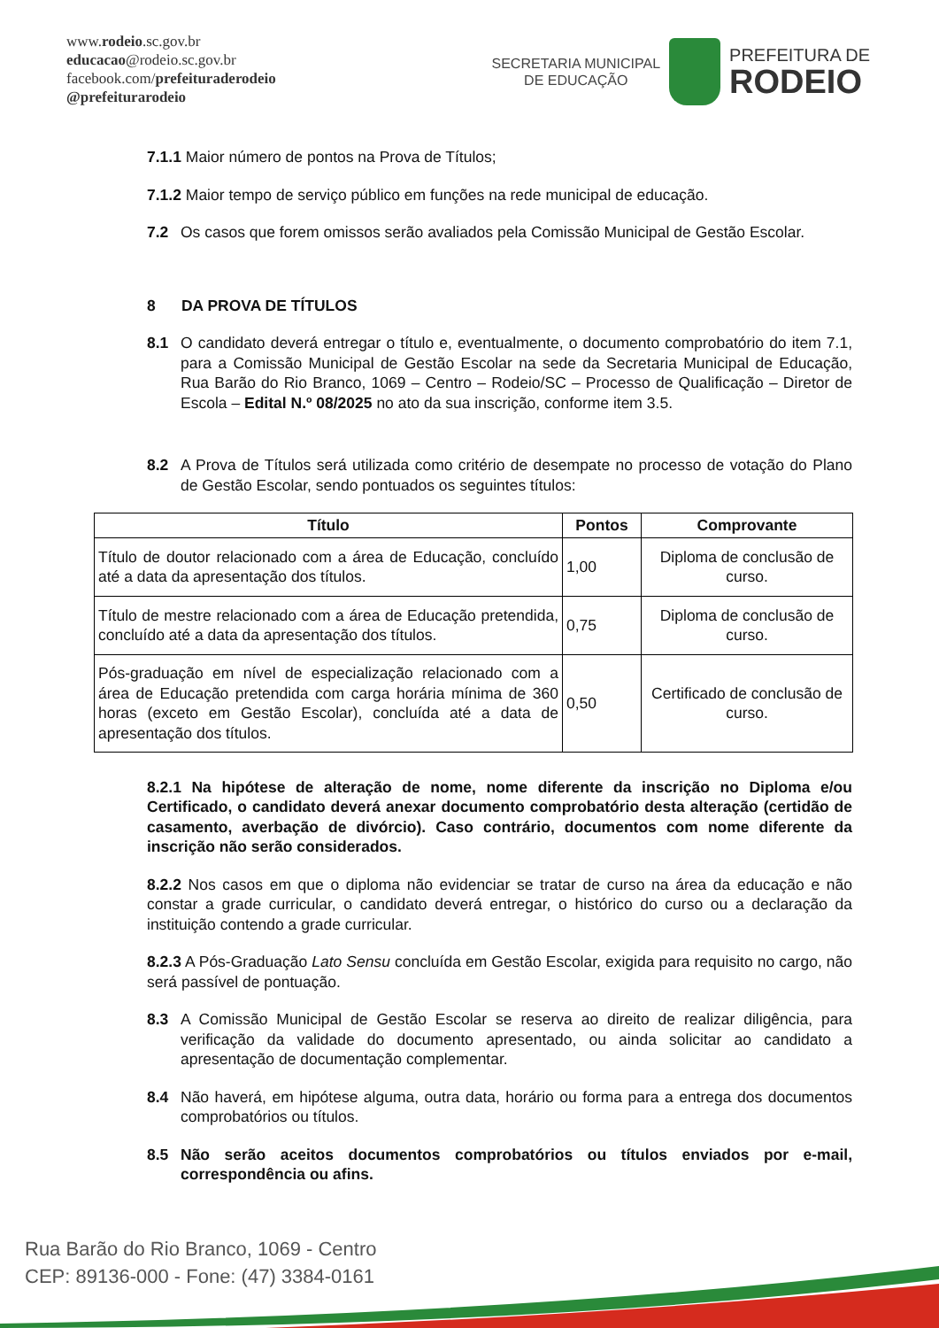www.rodeio.sc.gov.br
educacao@rodeio.sc.gov.br
facebook.com/prefeituraderodeio
@prefeiturarodeio
SECRETARIA MUNICIPAL
DE EDUCAÇÃO
PREFEITURA DE
RODEIO
7.1.1 Maior número de pontos na Prova de Títulos;
7.1.2 Maior tempo de serviço público em funções na rede municipal de educação.
7.2 Os casos que forem omissos serão avaliados pela Comissão Municipal de Gestão Escolar.
8 DA PROVA DE TÍTULOS
8.1 O candidato deverá entregar o título e, eventualmente, o documento comprobatório do item 7.1, para a Comissão Municipal de Gestão Escolar na sede da Secretaria Municipal de Educação, Rua Barão do Rio Branco, 1069 – Centro – Rodeio/SC – Processo de Qualificação – Diretor de Escola – Edital N.º 08/2025 no ato da sua inscrição, conforme item 3.5.
8.2 A Prova de Títulos será utilizada como critério de desempate no processo de votação do Plano de Gestão Escolar, sendo pontuados os seguintes títulos:
| Título | Pontos | Comprovante |
| --- | --- | --- |
| Título de doutor relacionado com a área de Educação, concluído até a data da apresentação dos títulos. | 1,00 | Diploma de conclusão de curso. |
| Título de mestre relacionado com a área de Educação pretendida, concluído até a data da apresentação dos títulos. | 0,75 | Diploma de conclusão de curso. |
| Pós-graduação em nível de especialização relacionado com a área de Educação pretendida com carga horária mínima de 360 horas (exceto em Gestão Escolar), concluída até a data de apresentação dos títulos. | 0,50 | Certificado de conclusão de curso. |
8.2.1 Na hipótese de alteração de nome, nome diferente da inscrição no Diploma e/ou Certificado, o candidato deverá anexar documento comprobatório desta alteração (certidão de casamento, averbação de divórcio). Caso contrário, documentos com nome diferente da inscrição não serão considerados.
8.2.2 Nos casos em que o diploma não evidenciar se tratar de curso na área da educação e não constar a grade curricular, o candidato deverá entregar, o histórico do curso ou a declaração da instituição contendo a grade curricular.
8.2.3 A Pós-Graduação Lato Sensu concluída em Gestão Escolar, exigida para requisito no cargo, não será passível de pontuação.
8.3 A Comissão Municipal de Gestão Escolar se reserva ao direito de realizar diligência, para verificação da validade do documento apresentado, ou ainda solicitar ao candidato a apresentação de documentação complementar.
8.4 Não haverá, em hipótese alguma, outra data, horário ou forma para a entrega dos documentos comprobatórios ou títulos.
8.5 Não serão aceitos documentos comprobatórios ou títulos enviados por e-mail, correspondência ou afins.
Rua Barão do Rio Branco, 1069 - Centro
CEP: 89136-000 - Fone: (47) 3384-0161